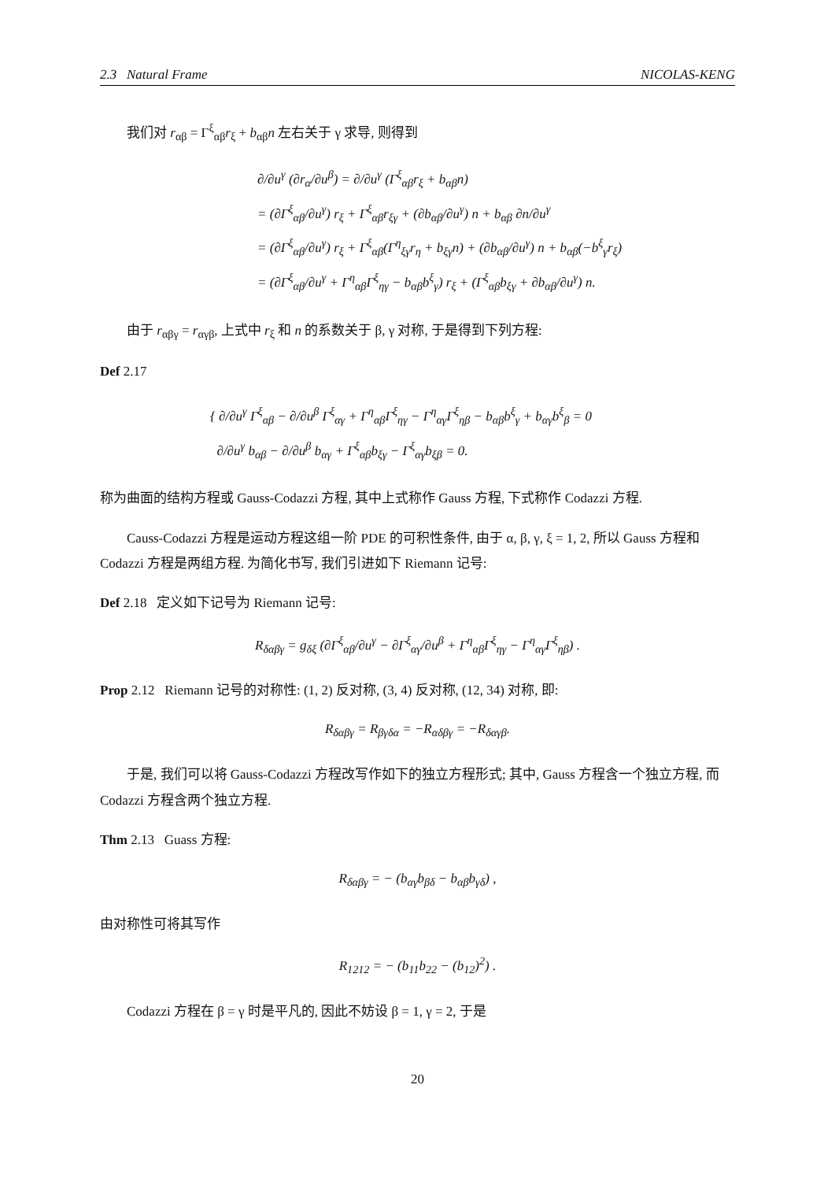2.3 Natural Frame NICOLAS-KENG
我们对 r<sub>αβ</sub> = Γ<sup>ξ</sup><sub>αβ</sub>r<sub>ξ</sub> + b<sub>αβ</sub>n 左右关于 γ 求导, 则得到
∂/∂u<sup>γ</sup> (∂r<sub>α</sub>/∂u<sup>β</sup>) = ∂/∂u<sup>γ</sup> (Γ<sup>ξ</sup><sub>αβ</sub>r<sub>ξ</sub> + b<sub>αβ</sub>n)
= (∂Γ<sup>ξ</sup><sub>αβ</sub>/∂u<sup>γ</sup>) r<sub>ξ</sub> + Γ<sup>ξ</sup><sub>αβ</sub>r<sub>ξγ</sub> + (∂b<sub>αβ</sub>/∂u<sup>γ</sup>) n + b<sub>αβ</sub> ∂n/∂u<sup>γ</sup>
= (∂Γ<sup>ξ</sup><sub>αβ</sub>/∂u<sup>γ</sup>) r<sub>ξ</sub> + Γ<sup>ξ</sup><sub>αβ</sub>(Γ<sup>η</sup><sub>ξγ</sub>r<sub>η</sub> + b<sub>ξγ</sub>n) + (∂b<sub>αβ</sub>/∂u<sup>γ</sup>) n + b<sub>αβ</sub>(−b<sup>ξ</sup><sub>γ</sub>r<sub>ξ</sub>)
= (∂Γ<sup>ξ</sup><sub>αβ</sub>/∂u<sup>γ</sup> + Γ<sup>η</sup><sub>αβ</sub>Γ<sup>ξ</sup><sub>ηγ</sub> − b<sub>αβ</sub>b<sup>ξ</sup><sub>γ</sub>) r<sub>ξ</sub> + (Γ<sup>ξ</sup><sub>αβ</sub>b<sub>ξγ</sub> + ∂b<sub>αβ</sub>/∂u<sup>γ</sup>) n.
由于 r<sub>αβγ</sub> = r<sub>αγβ</sub>, 上式中 r<sub>ξ</sub> 和 n 的系数关于 β, γ 对称, 于是得到下列方程:
Def 2.17
{ ∂/∂u<sup>γ</sup> Γ<sup>ξ</sup><sub>αβ</sub> − ∂/∂u<sup>β</sup> Γ<sup>ξ</sup><sub>αγ</sub> + Γ<sup>η</sup><sub>αβ</sub>Γ<sup>ξ</sup><sub>ηγ</sub> − Γ<sup>η</sup><sub>αγ</sub>Γ<sup>ξ</sup><sub>ηβ</sub> − b<sub>αβ</sub>b<sup>ξ</sup><sub>γ</sub> + b<sub>αγ</sub>b<sup>ξ</sup><sub>β</sub> = 0
∂/∂u<sup>γ</sup> b<sub>αβ</sub> − ∂/∂u<sup>β</sup> b<sub>αγ</sub> + Γ<sup>ξ</sup><sub>αβ</sub>b<sub>ξγ</sub> − Γ<sup>ξ</sup><sub>αγ</sub>b<sub>ξβ</sub> = 0.
称为曲面的结构方程或 Gauss-Codazzi 方程, 其中上式称作 Gauss 方程, 下式称作 Codazzi 方程.
Causs-Codazzi 方程是运动方程这组一阶 PDE 的可积性条件, 由于 α, β, γ, ξ = 1, 2, 所以 Gauss 方程和 Codazzi 方程是两组方程. 为简化书写, 我们引进如下 Riemann 记号:
Def 2.18 定义如下记号为 Riemann 记号:
R<sub>δαβγ</sub> = g<sub>δξ</sub> (∂Γ<sup>ξ</sup><sub>αβ</sub>/∂u<sup>γ</sup> − ∂Γ<sup>ξ</sup><sub>αγ</sub>/∂u<sup>β</sup> + Γ<sup>η</sup><sub>αβ</sub>Γ<sup>ξ</sup><sub>ηγ</sub> − Γ<sup>η</sup><sub>αγ</sub>Γ<sup>ξ</sup><sub>ηβ</sub>) .
Prop 2.12 Riemann 记号的对称性: (1, 2) 反对称, (3, 4) 反对称, (12, 34) 对称, 即:
R<sub>δαβγ</sub> = R<sub>βγδα</sub> = −R<sub>αδβγ</sub> = −R<sub>δαγβ</sub>.
于是, 我们可以将 Gauss-Codazzi 方程改写作如下的独立方程形式; 其中, Gauss 方程含一个独立方程, 而 Codazzi 方程含两个独立方程.
Thm 2.13 Guass 方程:
R<sub>δαβγ</sub> = − (b<sub>αγ</sub>b<sub>βδ</sub> − b<sub>αβ</sub>b<sub>γδ</sub>) ,
由对称性可将其写作
R<sub>1212</sub> = − (b<sub>11</sub>b<sub>22</sub> − (b<sub>12</sub>)<sup>2</sup>) .
Codazzi 方程在 β = γ 时是平凡的, 因此不妨设 β = 1, γ = 2, 于是
20